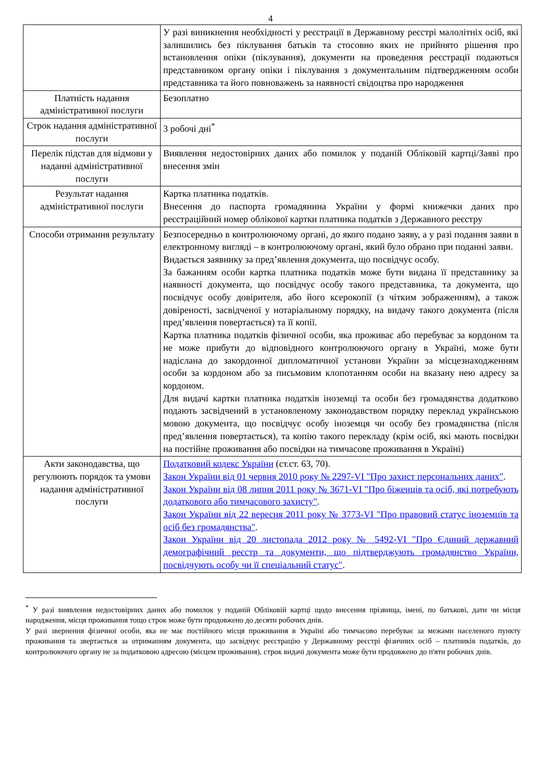4
| | У разі виникнення необхідності у реєстрації в Державному реєстрі малолітніх осіб, які залишились без піклування батьків та стосовно яких не прийнято рішення про встановлення опіки (піклування), документи на проведення реєстрації подаються представником органу опіки і піклування з документальним підтвердженням особи представника та його повноважень за наявності свідоцтва про народження |
| Платність надання адміністративної послуги | Безоплатно |
| Строк надання адміністративної послуги | 3 робочі дні<sup>*</sup> |
| Перелік підстав для відмови у наданні адміністративної послуги | Виявлення недостовірних даних або помилок у поданій Обліковій картці/Заяві про внесення змін |
| Результат надання адміністративної послуги | Картка платника податків. Внесення до паспорта громадянина України у формі книжечки даних про реєстраційний номер облікової картки платника податків з Державного реєстру |
| Способи отримання результату | Безпосередньо в контролюючому органі, до якого подано заяву, а у разі подання заяви в електронному вигляді – в контролюючому органі, який було обрано при поданні заяви. Видається заявнику за пред’явлення документа, що посвідчує особу. За бажанням особи картка платника податків може бути видана її представнику за наявності документа, що посвідчує особу такого представника, та документа, що посвідчує особу довірителя, або його ксерокопії (з чітким зображенням), а також довіреності, засвідченої у нотаріальному порядку, на видачу такого документа (після пред’явлення повертається) та її копії. Картка платника податків фізичної особи, яка проживає або перебуває за кордоном та не може прибути до відповідного контролюючого органу в Україні, може бути надіслана до закордонної дипломатичної установи України за місцезнаходженням особи за кордоном або за письмовим клопотанням особи на вказану нею адресу за кордоном. Для видачі картки платника податків іноземці та особи без громадянства додатково подають засвідчений в установленому законодавством порядку переклад українською мовою документа, що посвідчує особу іноземця чи особу без громадянства (після пред’явлення повертається), та копію такого перекладу (крім осіб, які мають посвідки на постійне проживання або посвідки на тимчасове проживання в Україні) |
| Акти законодавства, що регулюють порядок та умови надання адміністративної послуги | Податковий кодекс України (ст.ст. 63, 70). Закон України від 01 червня 2010 року № 2297-VI "Про захист персональних даних" . Закон України від 08 липня 2011 року № 3671-VI "Про біженців та осіб, які потребують додаткового або тимчасового захисту" . Закон України від 22 вересня 2011 року № 3773-VI "Про правовий статус іноземців та осіб без громадянства" . Закон України від 20 листопада 2012 року № 5492-VI "Про Єдиний державний демографічний реєстр та документи, що підтверджують громадянство України, посвідчують особу чи її спеціальний статус" . |
<sup>*</sup> У разі виявлення недостовірних даних або помилок у поданій Обліковій картці щодо внесення прізвища, імені, по батькові, дати чи місця народження, місця проживання тощо строк може бути продовжено до десяти робочих днів.
У разі звернення фізичної особи, яка не має постійного місця проживання в Україні або тимчасово перебуває за межами населеного пункту проживання та звертається за отриманням документа, що засвідчує реєстрацію у Державному реєстрі фізичних осіб – платників податків, до контролюючого органу не за податковою адресою (місцем проживання), строк видачі документа може бути продовжено до п'яти робочих днів.